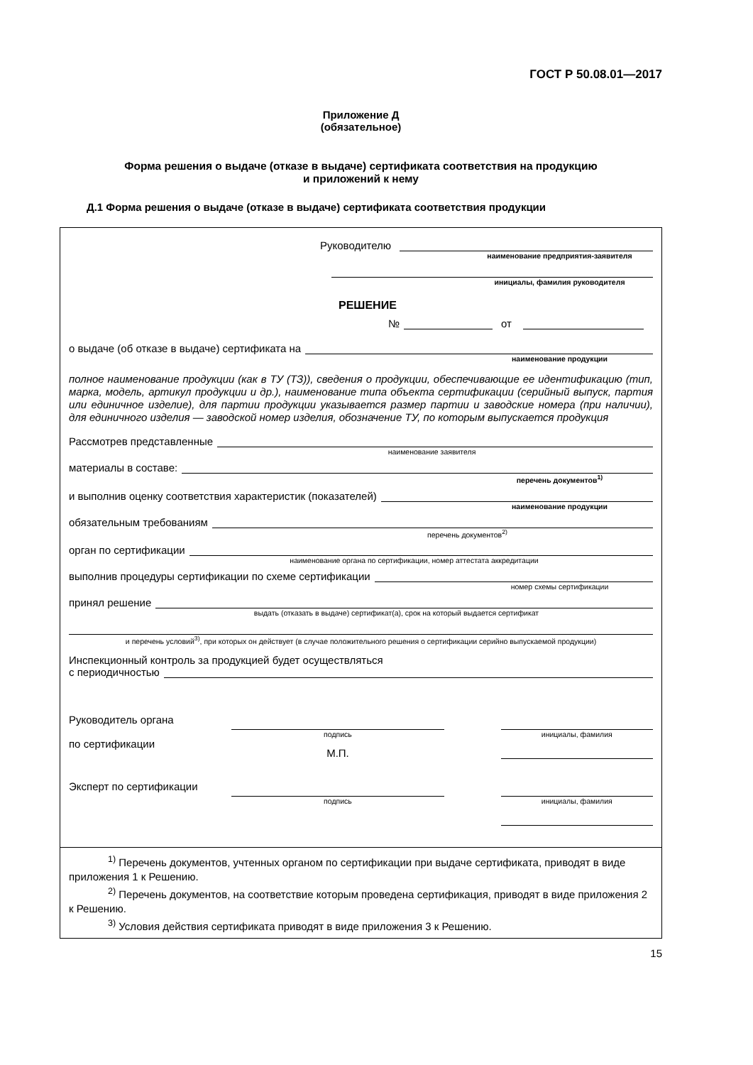ГОСТ Р 50.08.01—2017
Приложение Д
(обязательное)
Форма решения о выдаче (отказе в выдаче) сертификата соответствия на продукцию
и приложений к нему
Д.1 Форма решения о выдаче (отказе в выдаче) сертификата соответствия продукции
Руководителю
наименование предприятия-заявителя
инициалы, фамилия руководителя
РЕШЕНИЕ
№ от
о выдаче (об отказе в выдаче) сертификата на
наименование продукции
полное наименование продукции (как в ТУ (ТЗ)), сведения о продукции, обеспечивающие ее идентификацию (тип, марка, модель, артикул продукции и др.), наименование типа объекта сертификации (серийный выпуск, партия или единичное изделие), для партии продукции указывается размер партии и заводские номера (при наличии), для единичного изделия — заводской номер изделия, обозначение ТУ, по которым выпускается продукция
Рассмотрев представленные
наименование заявителя
материалы в составе:
перечень документов<sup>1)</sup>
и выполнив оценку соответствия характеристик (показателей)
наименование продукции
обязательным требованиям
перечень документов<sup>2)</sup>
орган по сертификации
наименование органа по сертификации, номер аттестата аккредитации
выполнив процедуры сертификации по схеме сертификации
номер схемы сертификации
принял решение
выдать (отказать в выдаче) сертификат(а), срок на который выдается сертификат
и перечень условий<sup>3)</sup>, при которых он действует (в случае положительного решения о сертификации серийно выпускаемой продукции)
Инспекционный контроль за продукцией будет осуществляться
с периодичностью
Руководитель органа
по сертификации
подпись
М.П.
инициалы, фамилия
Эксперт по сертификации
подпись
инициалы, фамилия
<sup>1)</sup> Перечень документов, учтенных органом по сертификации при выдаче сертификата, приводят в виде приложения 1 к Решению.
<sup>2)</sup> Перечень документов, на соответствие которым проведена сертификация, приводят в виде приложения 2 к Решению.
<sup>3)</sup> Условия действия сертификата приводят в виде приложения 3 к Решению.
15